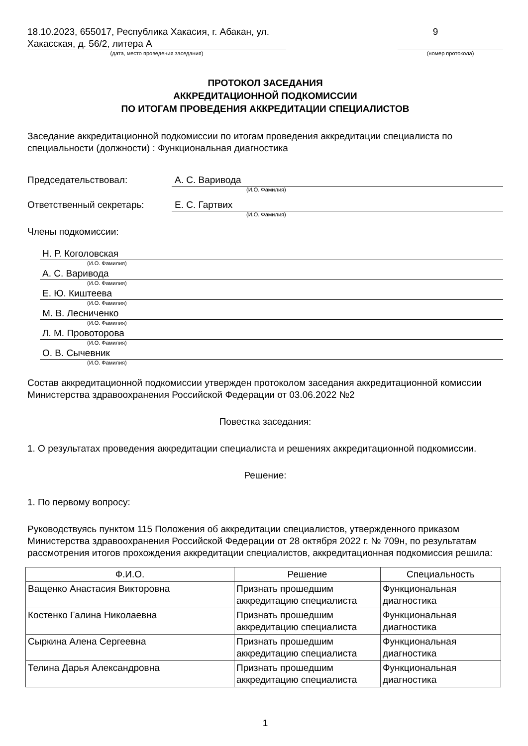18.10.2023, 655017, Республика Хакасия, г. Абакан, ул. Хакасская, д. 56/2, литера А
9
(дата, место проведения заседания) (номер протокола)
ПРОТОКОЛ ЗАСЕДАНИЯ
АККРЕДИТАЦИОННОЙ ПОДКОМИССИИ
ПО ИТОГАМ ПРОВЕДЕНИЯ АККРЕДИТАЦИИ СПЕЦИАЛИСТОВ
Заседание аккредитационной подкомиссии по итогам проведения аккредитации специалиста по специальности (должности) : Функциональная диагностика
Председательствовал: А. С. Варивода
(И.О. Фамилия)
Ответственный секретарь: Е. С. Гартвих
(И.О. Фамилия)
Члены подкомиссии:
Н. Р. Коголовская
(И.О. Фамилия)
А. С. Варивода
(И.О. Фамилия)
Е. Ю. Киштеева
(И.О. Фамилия)
М. В. Лесниченко
(И.О. Фамилия)
Л. М. Провоторова
(И.О. Фамилия)
О. В. Сычевник
(И.О. Фамилия)
Состав аккредитационной подкомиссии утвержден протоколом заседания аккредитационной комиссии Министерства здравоохранения Российской Федерации от 03.06.2022 №2
Повестка заседания:
1. О результатах проведения аккредитации специалиста и решениях аккредитационной подкомиссии.
Решение:
1. По первому вопросу:
Руководствуясь пунктом 115 Положения об аккредитации специалистов, утвержденного приказом Министерства здравоохранения Российской Федерации от 28 октября 2022 г. № 709н, по результатам рассмотрения итогов прохождения аккредитации специалистов, аккредитационная подкомиссия решила:
| Ф.И.О. | Решение | Специальность |
| --- | --- | --- |
| Ващенко Анастасия Викторовна | Признать прошедшим аккредитацию специалиста | Функциональная диагностика |
| Костенко Галина Николаевна | Признать прошедшим аккредитацию специалиста | Функциональная диагностика |
| Сыркина Алена Сергеевна | Признать прошедшим аккредитацию специалиста | Функциональная диагностика |
| Телина Дарья Александровна | Признать прошедшим аккредитацию специалиста | Функциональная диагностика |
1